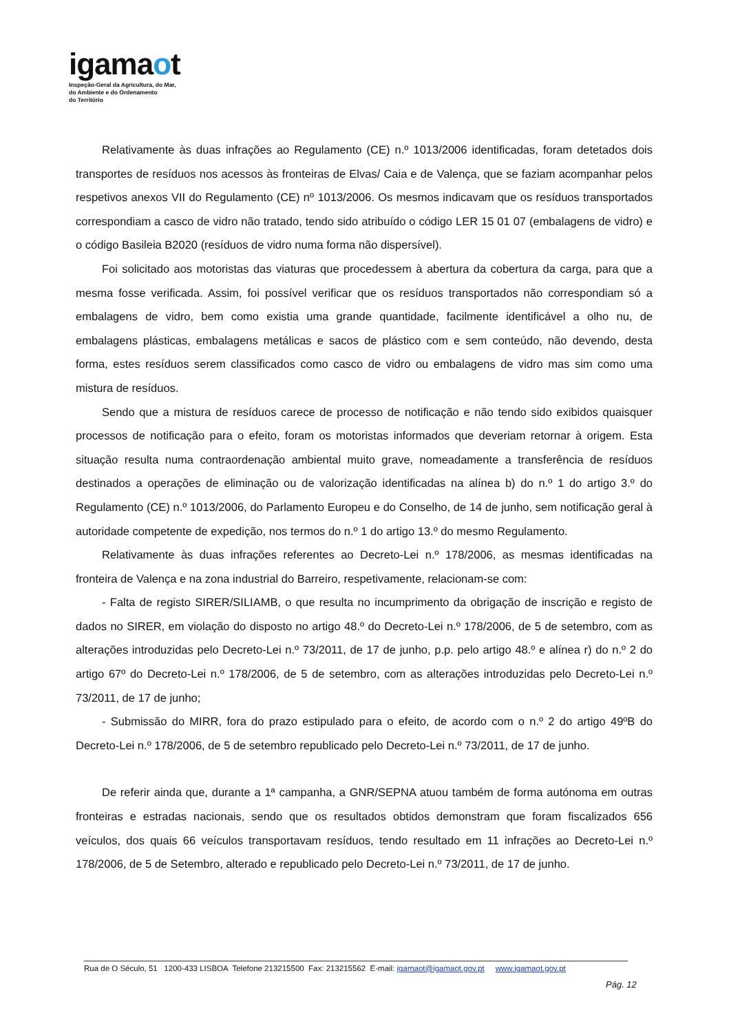igamaot
Inspeção-Geral da Agricultura, do Mar,
do Ambiente e do Ordenamento
do Território
Relativamente às duas infrações ao Regulamento (CE) n.º 1013/2006 identificadas, foram detetados dois transportes de resíduos nos acessos às fronteiras de Elvas/ Caia e de Valença, que se faziam acompanhar pelos respetivos anexos VII do Regulamento (CE) nº 1013/2006. Os mesmos indicavam que os resíduos transportados correspondiam a casco de vidro não tratado, tendo sido atribuído o código LER 15 01 07 (embalagens de vidro) e o código Basileia B2020 (resíduos de vidro numa forma não dispersível).
Foi solicitado aos motoristas das viaturas que procedessem à abertura da cobertura da carga, para que a mesma fosse verificada. Assim, foi possível verificar que os resíduos transportados não correspondiam só a embalagens de vidro, bem como existia uma grande quantidade, facilmente identificável a olho nu, de embalagens plásticas, embalagens metálicas e sacos de plástico com e sem conteúdo, não devendo, desta forma, estes resíduos serem classificados como casco de vidro ou embalagens de vidro mas sim como uma mistura de resíduos.
Sendo que a mistura de resíduos carece de processo de notificação e não tendo sido exibidos quaisquer processos de notificação para o efeito, foram os motoristas informados que deveriam retornar à origem. Esta situação resulta numa contraordenação ambiental muito grave, nomeadamente a transferência de resíduos destinados a operações de eliminação ou de valorização identificadas na alínea b) do n.º 1 do artigo 3.º do Regulamento (CE) n.º 1013/2006, do Parlamento Europeu e do Conselho, de 14 de junho, sem notificação geral à autoridade competente de expedição, nos termos do n.º 1 do artigo 13.º do mesmo Regulamento.
Relativamente às duas infrações referentes ao Decreto-Lei n.º 178/2006, as mesmas identificadas na fronteira de Valença e na zona industrial do Barreiro, respetivamente, relacionam-se com:
- Falta de registo SIRER/SILIAMB, o que resulta no incumprimento da obrigação de inscrição e registo de dados no SIRER, em violação do disposto no artigo 48.º do Decreto-Lei n.º 178/2006, de 5 de setembro, com as alterações introduzidas pelo Decreto-Lei n.º 73/2011, de 17 de junho, p.p. pelo artigo 48.º e alínea r) do n.º 2 do artigo 67º do Decreto-Lei n.º 178/2006, de 5 de setembro, com as alterações introduzidas pelo Decreto-Lei n.º 73/2011, de 17 de junho;
- Submissão do MIRR, fora do prazo estipulado para o efeito, de acordo com o n.º 2 do artigo 49ºB do Decreto-Lei n.º 178/2006, de 5 de setembro republicado pelo Decreto-Lei n.º 73/2011, de 17 de junho.
De referir ainda que, durante a 1ª campanha, a GNR/SEPNA atuou também de forma autónoma em outras fronteiras e estradas nacionais, sendo que os resultados obtidos demonstram que foram fiscalizados 656 veículos, dos quais 66 veículos transportavam resíduos, tendo resultado em 11 infrações ao Decreto-Lei n.º 178/2006, de 5 de Setembro, alterado e republicado pelo Decreto-Lei n.º 73/2011, de 17 de junho.
Rua de O Século, 51 1200-433 LISBOA Telefone 213215500 Fax: 213215562 E-mail: igamaot@igamaot.gov.pt www.igamaot.gov.pt
Pág. 12